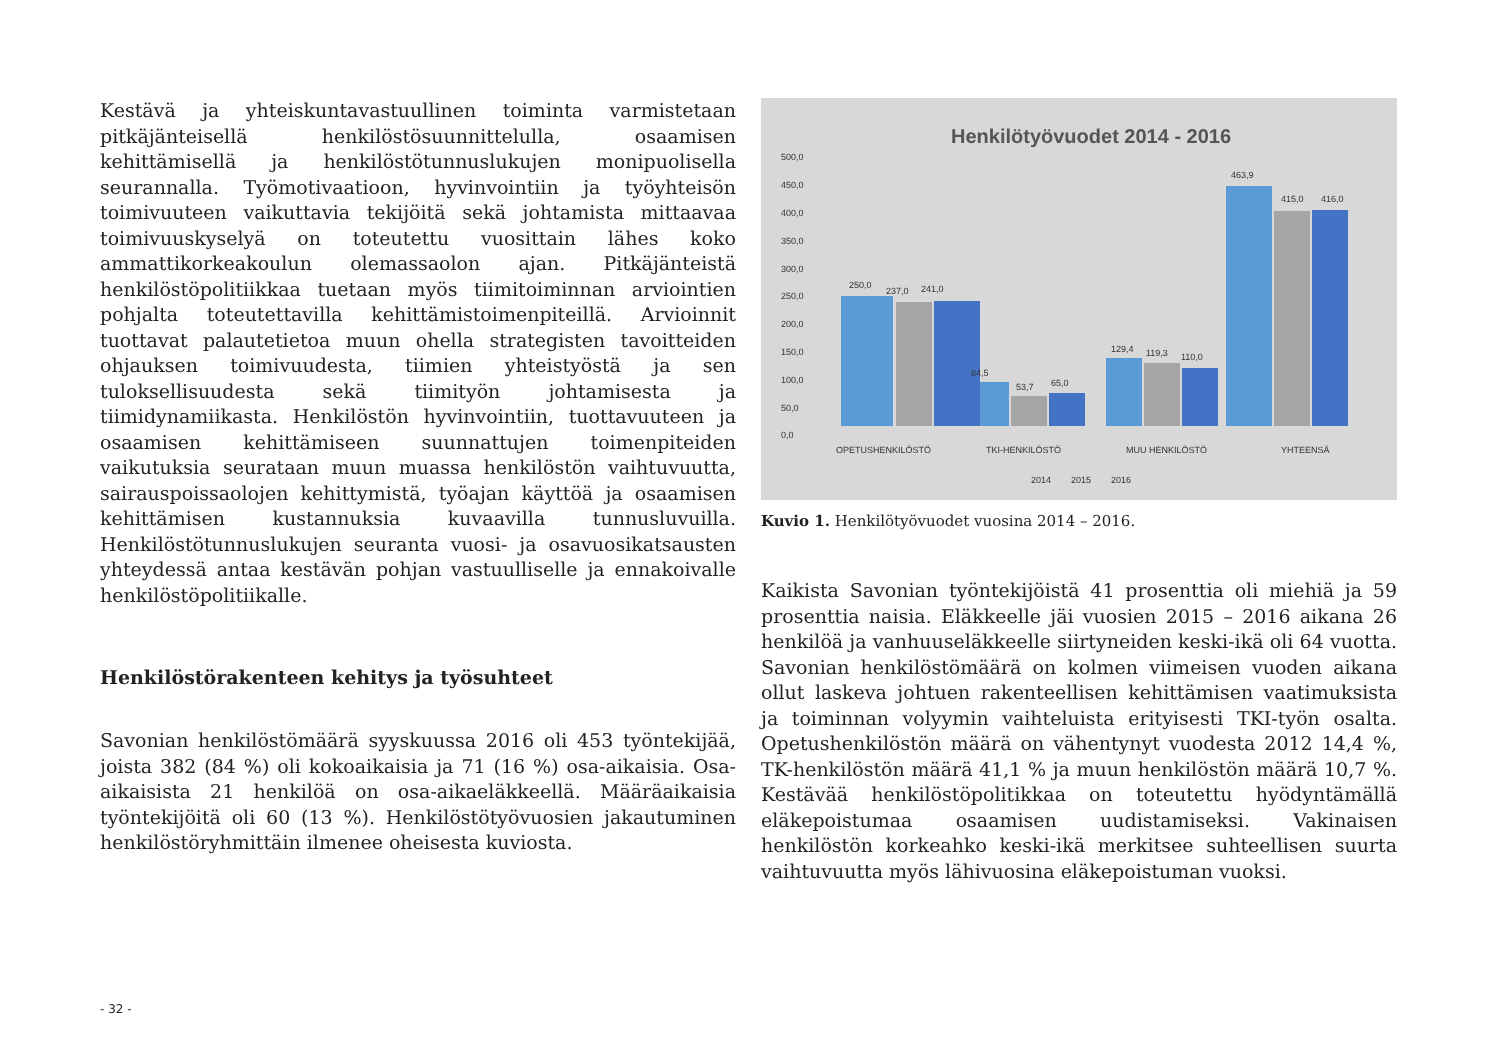Kestävä ja yhteiskuntavastuullinen toiminta varmistetaan pitkäjänteisellä henkilöstösuunnittelulla, osaamisen kehittämisellä ja henkilöstötunnuslukujen monipuolisella seurannalla. Työmotivaatioon, hyvinvointiin ja työyhteisön toimivuuteen vaikuttavia tekijöitä sekä johtamista mittaavaa toimivuuskyselyä on toteutettu vuosittain lähes koko ammattikorkeakoulun olemassaolon ajan. Pitkäjänteistä henkilöstöpolitiikkaa tuetaan myös tiimitoiminnan arviointien pohjalta toteutettavilla kehittämistoimenpiteillä. Arvioinnit tuottavat palautetietoa muun ohella strategisten tavoitteiden ohjauksen toimivuudesta, tiimien yhteistyöstä ja sen tuloksellisuudesta sekä tiimityön johtamisesta ja tiimidynamiikasta. Henkilöstön hyvinvointiin, tuottavuuteen ja osaamisen kehittämiseen suunnattujen toimenpiteiden vaikutuksia seurataan muun muassa henkilöstön vaihtuvuutta, sairauspoissaolojen kehittymistä, työajan käyttöä ja osaamisen kehittämisen kustannuksia kuvaavilla tunnusluvuilla. Henkilöstötunnuslukujen seuranta vuosi- ja osavuosikatsausten yhteydessä antaa kestävän pohjan vastuulliselle ja ennakoivalle henkilöstöpolitiikalle.
Henkilöstörakenteen kehitys ja työsuhteet
Savonian henkilöstömäärä syyskuussa 2016 oli 453 työntekijää, joista 382 (84 %) oli kokoaikaisia ja 71 (16 %) osa-aikaisia. Osa-aikaisista 21 henkilöä on osa-aikaeläkkeellä. Määräaikaisia työntekijöitä oli 60 (13 %). Henkilöstötyövuosien jakautuminen henkilöstöryhmittäin ilmenee oheisesta kuviosta.
Henkilötyövuodet 2014 - 2016
500,0
450,0
400,0
350,0
300,0
250,0
200,0
150,0
100,0
50,0
0,0
250,0
237,0
241,0
84,5
53,7
65,0
129,4
119,3
110,0
463,9
415,0
416,0
OPETUSHENKILÖSTÖ
TKI-HENKILÖSTÖ
MUU HENKILÖSTÖ
YHTEENSÄ
2014
2015
2016
Kuvio 1. Henkilötyövuodet vuosina 2014 – 2016.
Kaikista Savonian työntekijöistä 41 prosenttia oli miehiä ja 59 prosenttia naisia. Eläkkeelle jäi vuosien 2015 – 2016 aikana 26 henkilöä ja vanhuuseläkkeelle siirtyneiden keski-ikä oli 64 vuotta. Savonian henkilöstömäärä on kolmen viimeisen vuoden aikana ollut laskeva johtuen rakenteellisen kehittämisen vaatimuksista ja toiminnan volyymin vaihteluista erityisesti TKI-työn osalta. Opetushenkilöstön määrä on vähentynyt vuodesta 2012 14,4 %, TK-henkilöstön määrä 41,1 % ja muun henkilöstön määrä 10,7 %. Kestävää henkilöstöpolitikkaa on toteutettu hyödyntämällä eläkepoistumaa osaamisen uudistamiseksi. Vakinaisen henkilöstön korkeahko keski-ikä merkitsee suhteellisen suurta vaihtuvuutta myös lähivuosina eläkepoistuman vuoksi.
- 32 -